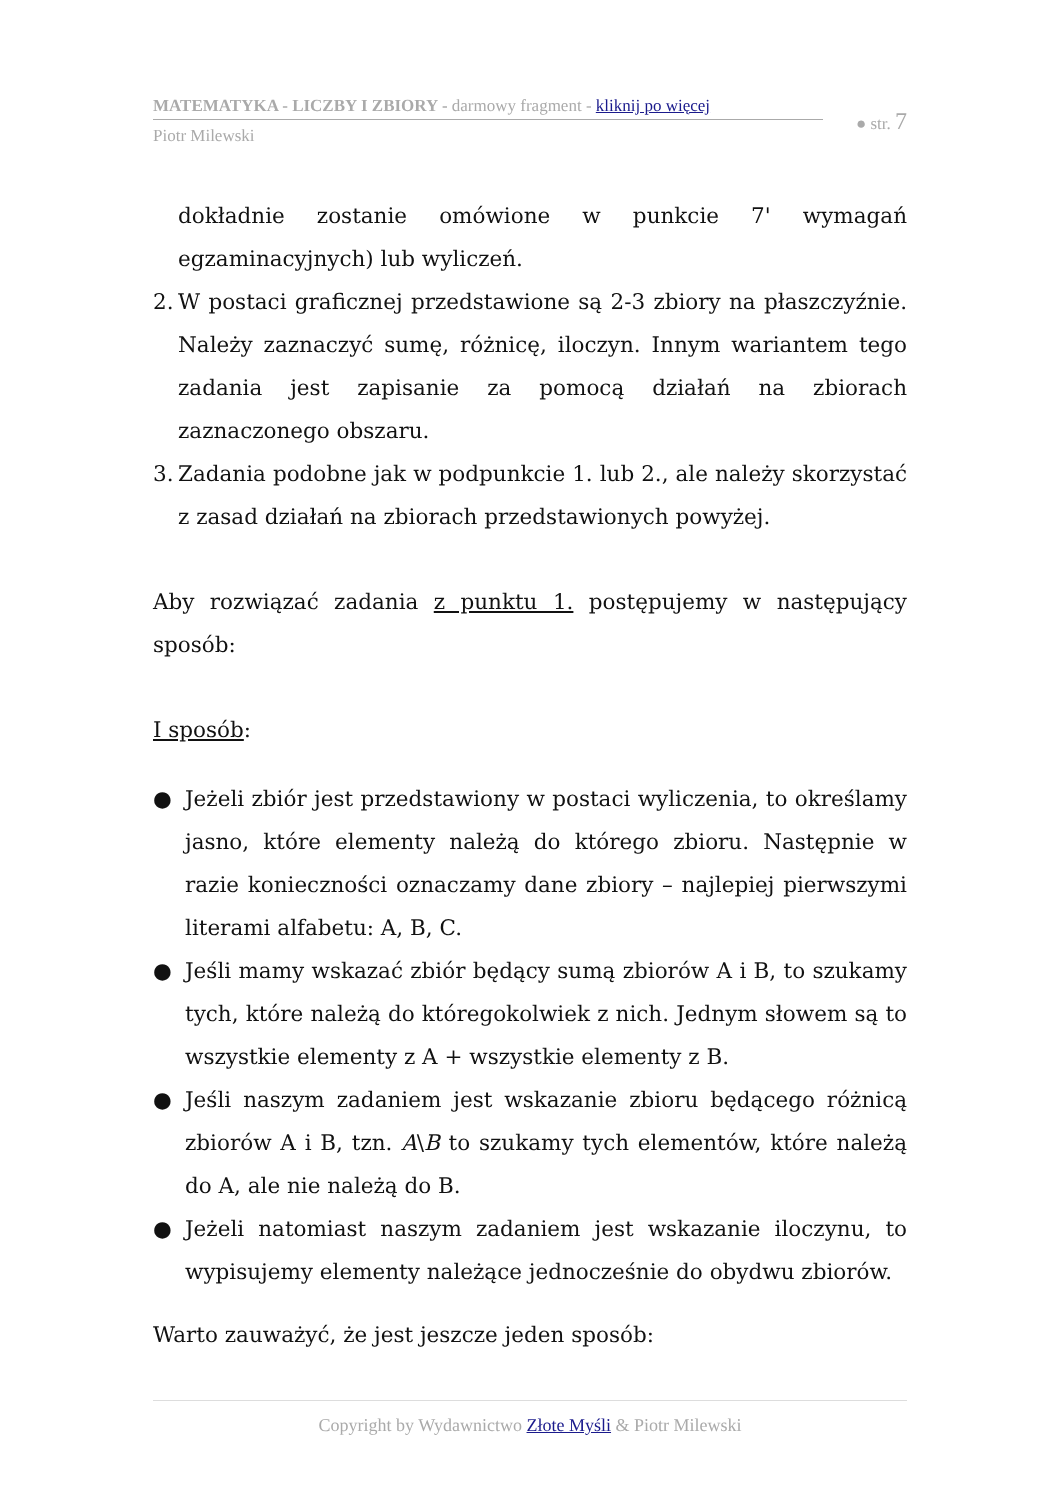MATEMATYKA - LICZBY I ZBIORY - darmowy fragment - kliknij po więcej
Piotr Milewski
● str. 7
dokładnie zostanie omówione w punkcie 7' wymagań egzaminacyjnych) lub wyliczeń.
2.
W postaci graficznej przedstawione są 2-3 zbiory na płaszczyźnie. Należy zaznaczyć sumę, różnicę, iloczyn. Innym wariantem tego zadania jest zapisanie za pomocą działań na zbiorach zaznaczonego obszaru.
3.
Zadania podobne jak w podpunkcie 1. lub 2., ale należy skorzystać z zasad działań na zbiorach przedstawionych powyżej.
Aby rozwiązać zadania z punktu 1. postępujemy w następujący sposób:
I sposób:
● Jeżeli zbiór jest przedstawiony w postaci wyliczenia, to określamy jasno, które elementy należą do którego zbioru. Następnie w razie konieczności oznaczamy dane zbiory – najlepiej pierwszymi literami alfabetu: A, B, C.
● Jeśli mamy wskazać zbiór będący sumą zbiorów A i B, to szukamy tych, które należą do któregokolwiek z nich. Jednym słowem są to wszystkie elementy z A + wszystkie elementy z B.
● Jeśli naszym zadaniem jest wskazanie zbioru będącego różnicą zbiorów A i B, tzn. A\B to szukamy tych elementów, które należą do A, ale nie należą do B.
● Jeżeli natomiast naszym zadaniem jest wskazanie iloczynu, to wypisujemy elementy należące jednocześnie do obydwu zbiorów.
Warto zauważyć, że jest jeszcze jeden sposób:
Copyright by Wydawnictwo Złote Myśli & Piotr Milewski